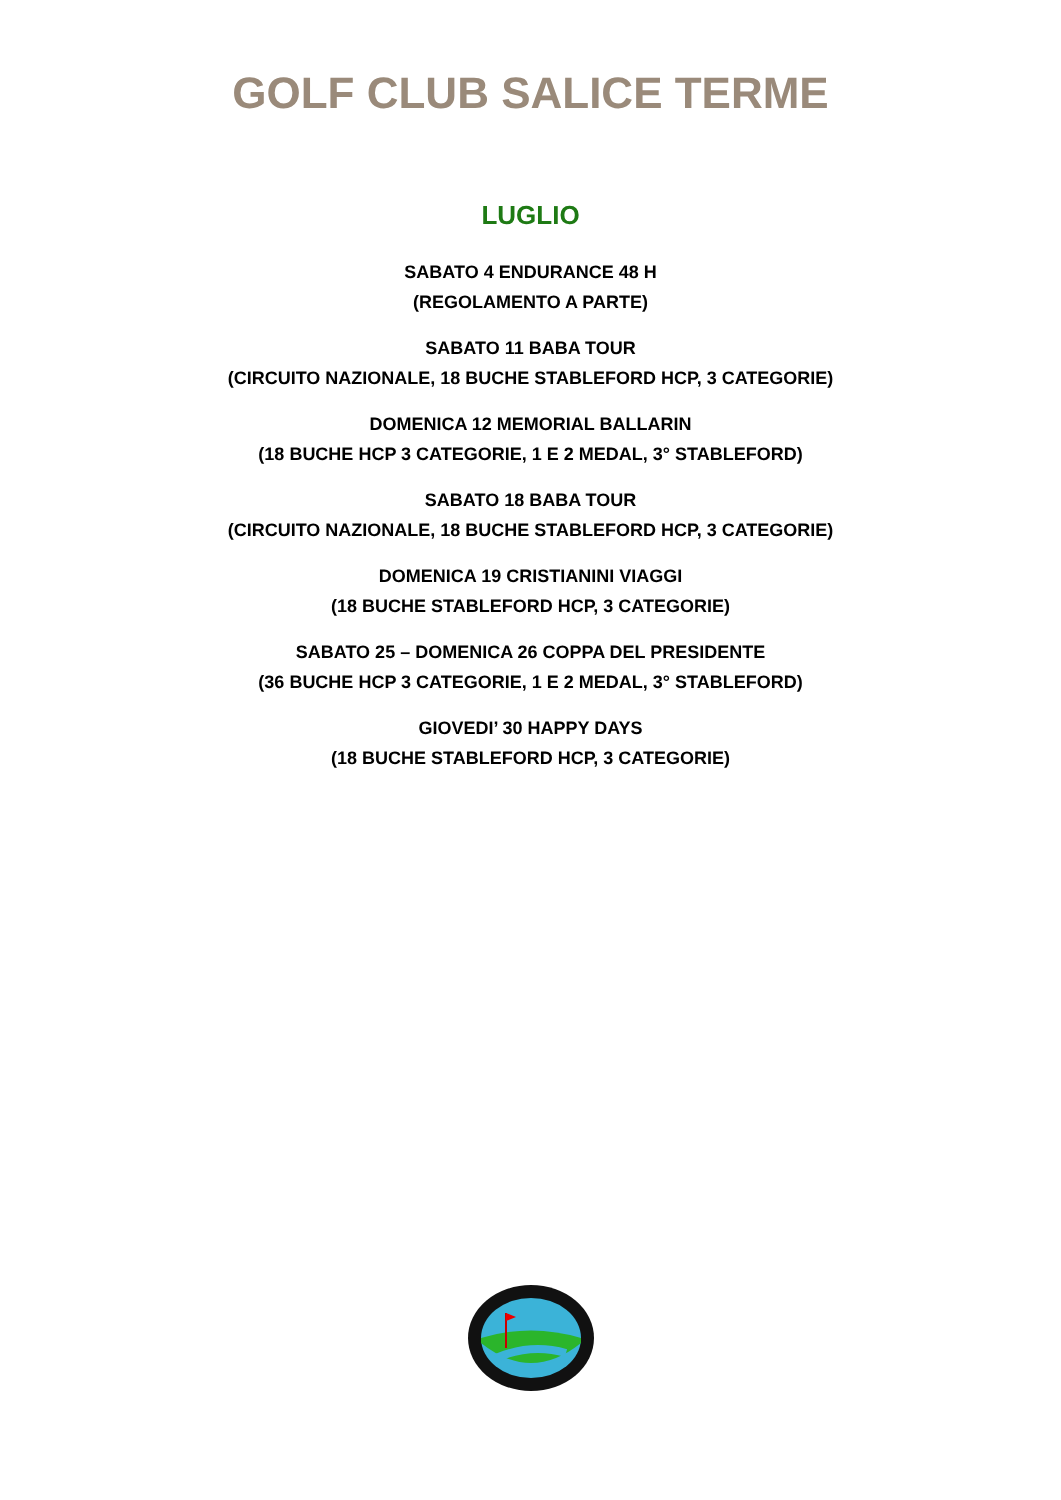GOLF CLUB SALICE TERME
LUGLIO
SABATO 4 ENDURANCE 48 H
(REGOLAMENTO A PARTE)
SABATO 11 BABA TOUR
(CIRCUITO NAZIONALE, 18 BUCHE STABLEFORD HCP, 3 CATEGORIE)
DOMENICA 12 MEMORIAL BALLARIN
(18 BUCHE HCP 3 CATEGORIE, 1 E 2 MEDAL, 3° STABLEFORD)
SABATO 18 BABA TOUR
(CIRCUITO NAZIONALE, 18 BUCHE STABLEFORD HCP, 3 CATEGORIE)
DOMENICA 19 CRISTIANINI VIAGGI
(18 BUCHE STABLEFORD HCP, 3 CATEGORIE)
SABATO 25 – DOMENICA 26 COPPA DEL PRESIDENTE
(36 BUCHE HCP 3 CATEGORIE, 1 E 2 MEDAL, 3° STABLEFORD)
GIOVEDI’ 30 HAPPY DAYS
(18 BUCHE STABLEFORD HCP, 3 CATEGORIE)